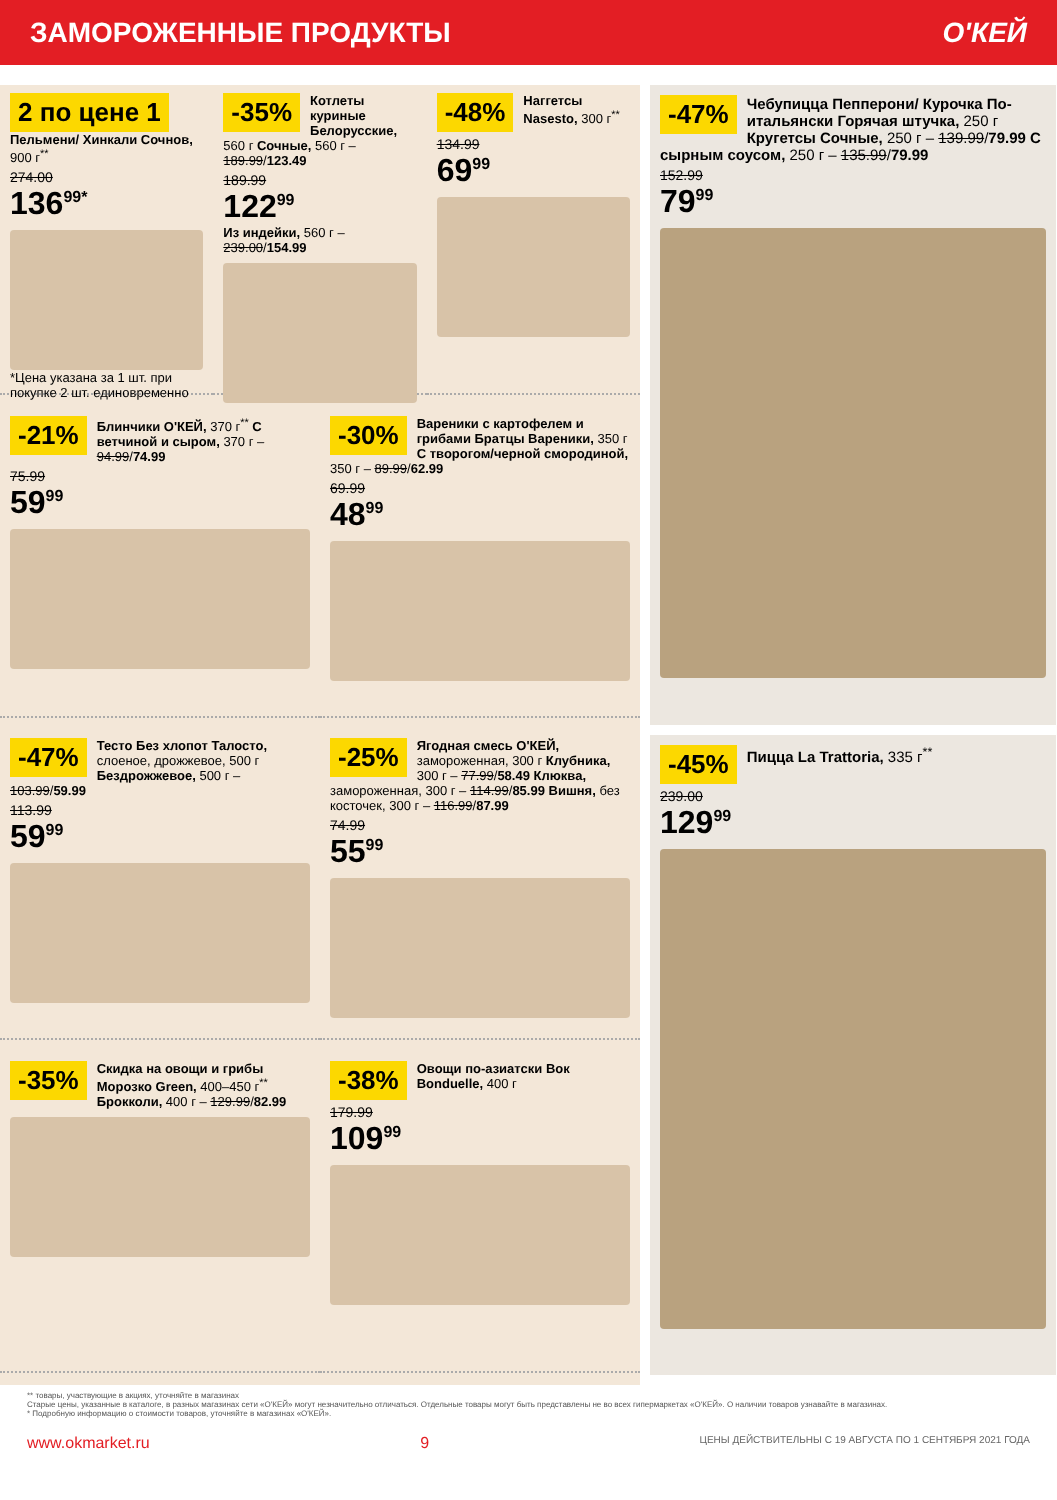ЗАМОРОЖЕННЫЕ ПРОДУКТЫ О'КЕЙ
2 по цене 1
Пельмени/ Хинкали Сочнов, 900 г<sup>**</sup>
274.00
136<sup>99*</sup>
*Цена указана за 1 шт. при покупке 2 шт. единовременно
-35%
Котлеты куриные Белорусские, 560 г Сочные, 560 г – 189.99/123.49
189.99
122<sup>99</sup>
Из индейки, 560 г – 239.00/154.99
-48%
Наггетсы Nasesto, 300 г<sup>**</sup>
134.99
69<sup>99</sup>
-21%
Блинчики О'КЕЙ, 370 г<sup>**</sup> С ветчиной и сыром, 370 г – 94.99/74.99
75.99
59<sup>99</sup>
-30%
Вареники с картофелем и грибами Братцы Вареники, 350 г С творогом/черной смородиной, 350 г – 89.99/62.99
69.99
48<sup>99</sup>
-47%
Тесто Без хлопот Талосто, слоеное, дрожжевое, 500 г Бездрожжевое, 500 г – 103.99/59.99
113.99
59<sup>99</sup>
-25%
Ягодная смесь О'КЕЙ, замороженная, 300 г Клубника, 300 г – 77.99/58.49 Клюква, замороженная, 300 г – 114.99/85.99 Вишня, без косточек, 300 г – 116.99/87.99
74.99
55<sup>99</sup>
-35%
Скидка на овощи и грибы Морозко Green, 400–450 г<sup>**</sup> Брокколи, 400 г – 129.99/82.99
-38%
Овощи по-азиатски Вок Bonduelle, 400 г
179.99
109<sup>99</sup>
-47%
Чебупицца Пепперони/ Курочка По-итальянски Горячая штучка, 250 г Кругетсы Сочные, 250 г – 139.99/79.99 С сырным соусом, 250 г – 135.99/79.99
152.99
79<sup>99</sup>
-45%
Пицца La Trattoria, 335 г<sup>**</sup>
239.00
129<sup>99</sup>
** товары, участвующие в акциях, уточняйте в магазинах
Старые цены, указанные в каталоге, в разных магазинах сети «О'КЕЙ» могут незначительно отличаться. Отдельные товары могут быть представлены не во всех гипермаркетах «О'КЕЙ». О наличии товаров узнавайте в магазинах.
* Подробную информацию о стоимости товаров, уточняйте в магазинах «О'КЕЙ».
www.okmarket.ru 9 ЦЕНЫ ДЕЙСТВИТЕЛЬНЫ С 19 АВГУСТА ПО 1 СЕНТЯБРЯ 2021 ГОДА